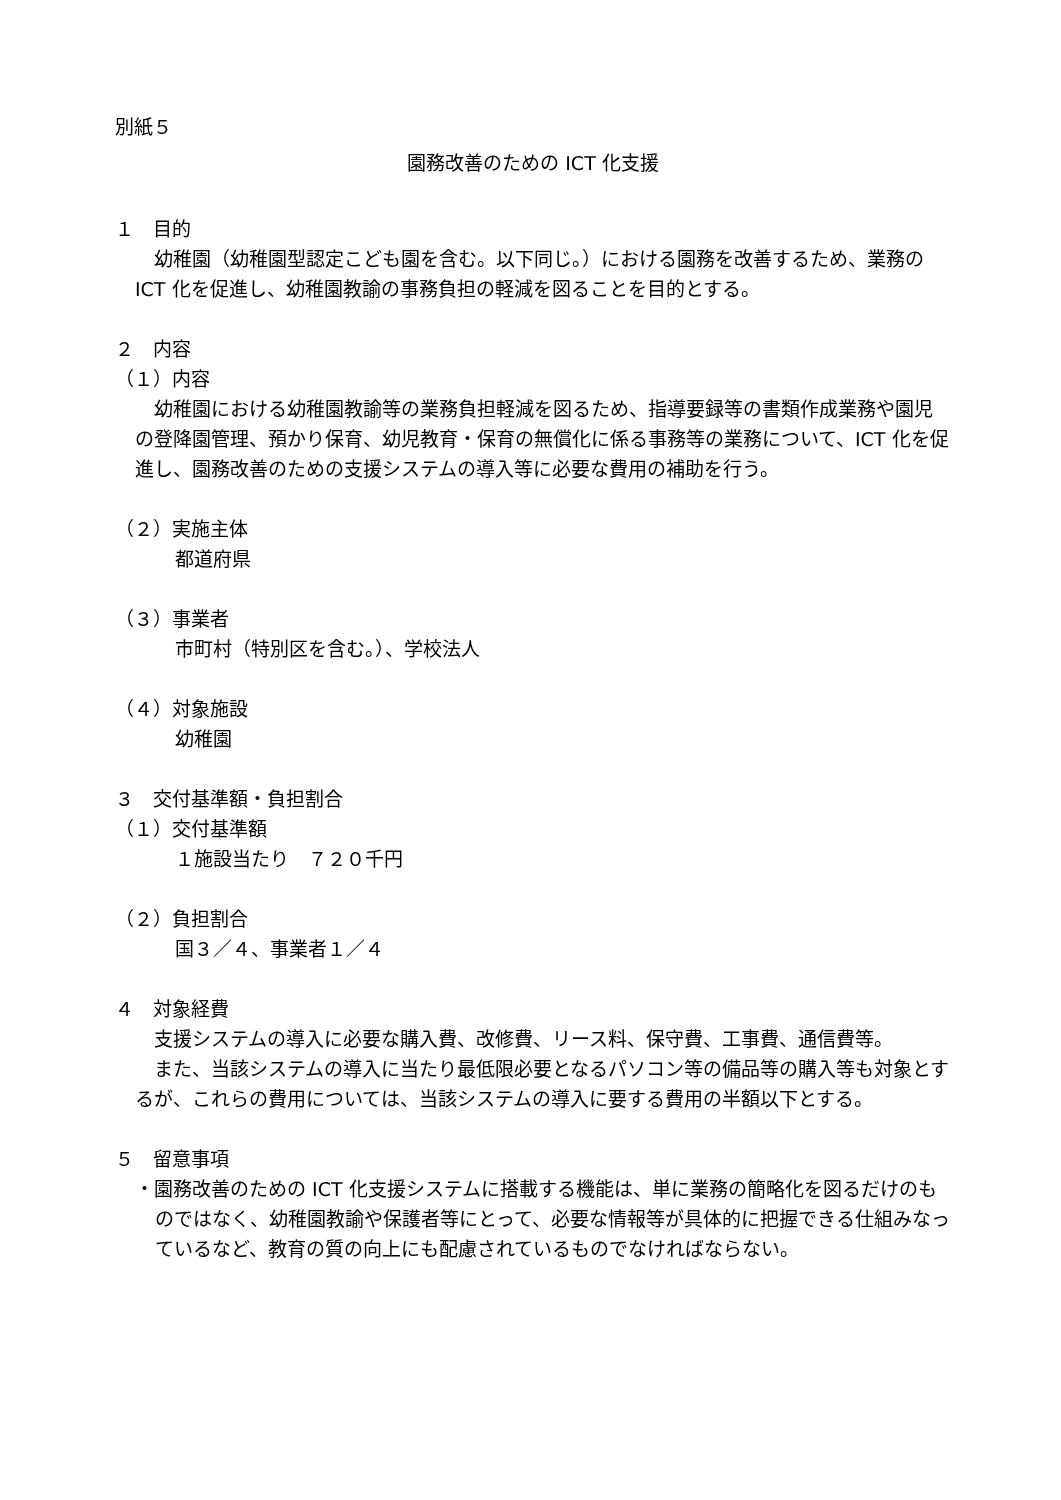別紙５
園務改善のための ICT 化支援
１　目的
　幼稚園（幼稚園型認定こども園を含む。以下同じ。）における園務を改善するため、業務の ICT 化を促進し、幼稚園教諭の事務負担の軽減を図ることを目的とする。
２　内容
（１）内容
　幼稚園における幼稚園教諭等の業務負担軽減を図るため、指導要録等の書類作成業務や園児の登降園管理、預かり保育、幼児教育・保育の無償化に係る事務等の業務について、ICT 化を促進し、園務改善のための支援システムの導入等に必要な費用の補助を行う。
（２）実施主体
都道府県
（３）事業者
市町村（特別区を含む。）、学校法人
（４）対象施設
幼稚園
３　交付基準額・負担割合
（１）交付基準額
１施設当たり　７２０千円
（２）負担割合
国３／４、事業者１／４
４　対象経費
　支援システムの導入に必要な購入費、改修費、リース料、保守費、工事費、通信費等。
　また、当該システムの導入に当たり最低限必要となるパソコン等の備品等の購入等も対象とするが、これらの費用については、当該システムの導入に要する費用の半額以下とする。
５　留意事項
・園務改善のための ICT 化支援システムに搭載する機能は、単に業務の簡略化を図るだけのものではなく、幼稚園教諭や保護者等にとって、必要な情報等が具体的に把握できる仕組みなっているなど、教育の質の向上にも配慮されているものでなければならない。